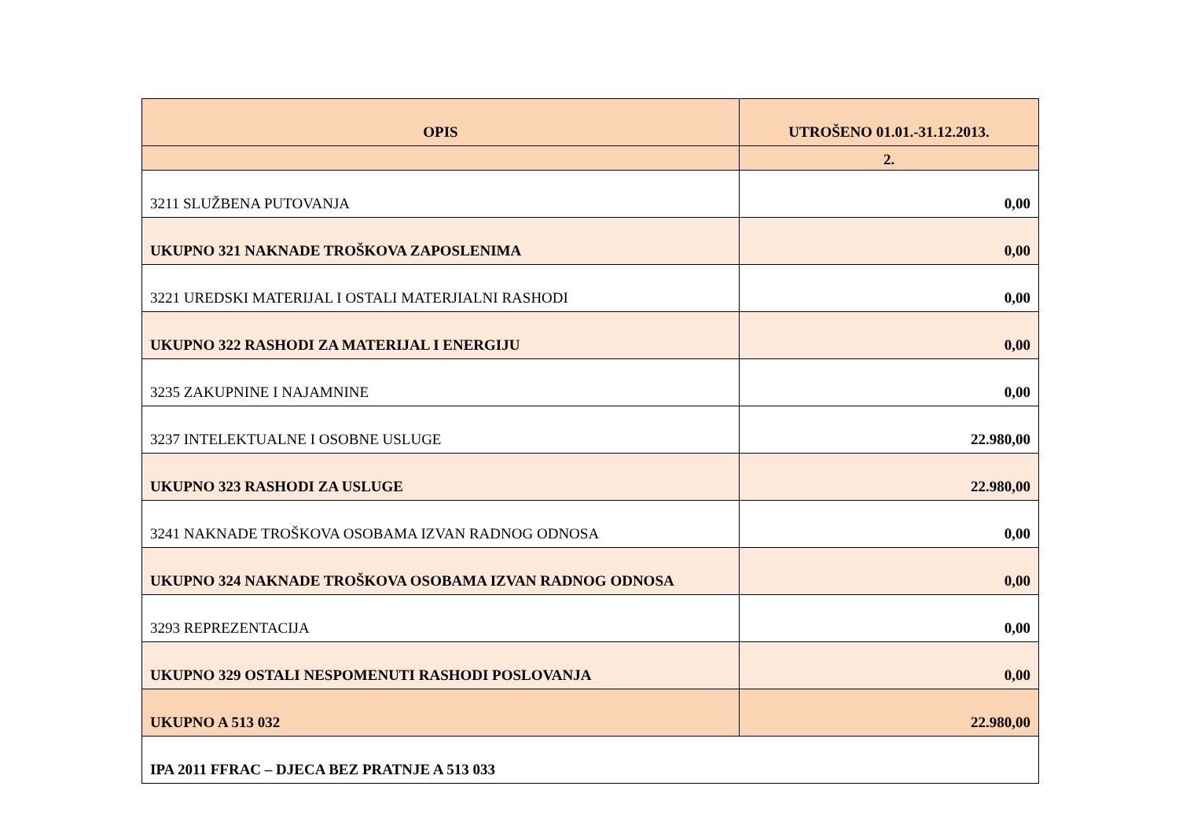| OPIS | UTROŠENO 01.01.-31.12.2013. |
| --- | --- |
| | 2. |
| 3211 SLUŽBENA PUTOVANJA | 0,00 |
| UKUPNO 321 NAKNADE TROŠKOVA ZAPOSLENIMA | 0,00 |
| 3221 UREDSKI MATERIJAL I OSTALI MATERJIALNI RASHODI | 0,00 |
| UKUPNO 322 RASHODI ZA MATERIJAL I ENERGIJU | 0,00 |
| 3235 ZAKUPNINE I NAJAMNINE | 0,00 |
| 3237 INTELEKTUALNE I OSOBNE USLUGE | 22.980,00 |
| UKUPNO 323 RASHODI ZA USLUGE | 22.980,00 |
| 3241 NAKNADE TROŠKOVA OSOBAMA IZVAN RADNOG ODNOSA | 0,00 |
| UKUPNO 324 NAKNADE TROŠKOVA OSOBAMA IZVAN RADNOG ODNOSA | 0,00 |
| 3293 REPREZENTACIJA | 0,00 |
| UKUPNO 329 OSTALI NESPOMENUTI RASHODI POSLOVANJA | 0,00 |
| UKUPNO A 513 032 | 22.980,00 |
| IPA 2011 FFRAC – DJECA BEZ PRATNJE A 513 033 | |